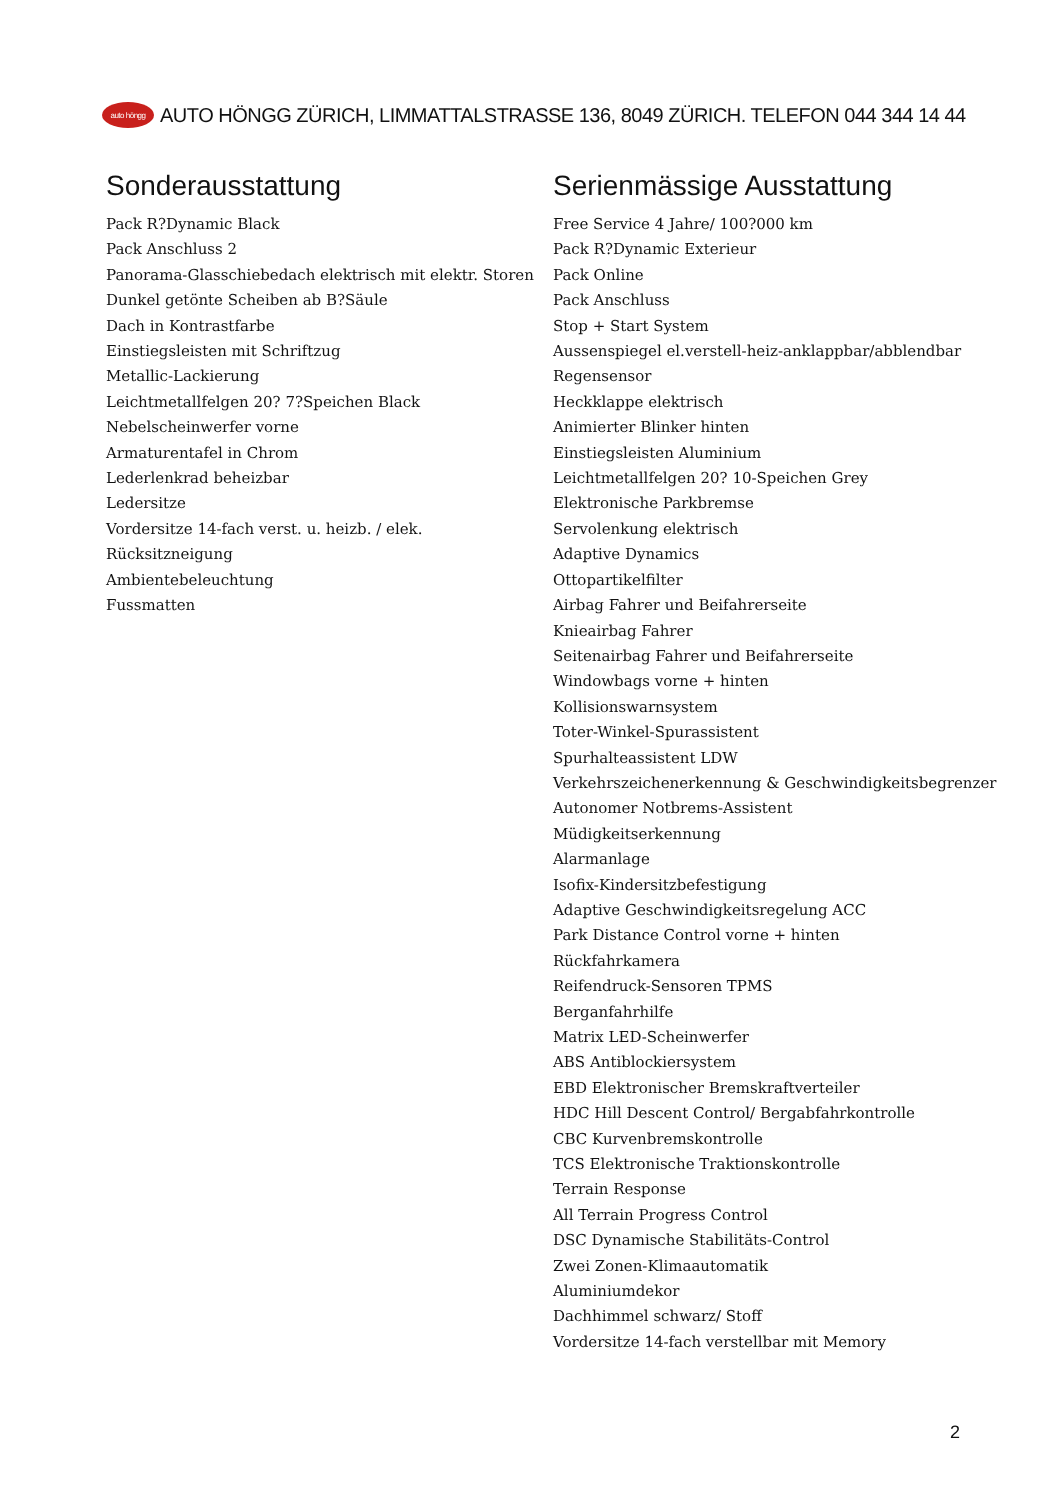auto höngg AUTO HÖNGG ZÜRICH, LIMMATTALSTRASSE 136, 8049 ZÜRICH. TELEFON 044 344 14 44
Sonderausstattung
Pack R?Dynamic Black
Pack Anschluss 2
Panorama-Glasschiebedach elektrisch mit elektr. Storen
Dunkel getönte Scheiben ab B?Säule
Dach in Kontrastfarbe
Einstiegsleisten mit Schriftzug
Metallic-Lackierung
Leichtmetallfelgen 20? 7?Speichen Black
Nebelscheinwerfer vorne
Armaturentafel in Chrom
Lederlenkrad beheizbar
Ledersitze
Vordersitze 14-fach verst. u. heizb. / elek.
Rücksitzneigung
Ambientebeleuchtung
Fussmatten
Serienmässige Ausstattung
Free Service 4 Jahre/ 100?000 km
Pack R?Dynamic Exterieur
Pack Online
Pack Anschluss
Stop + Start System
Aussenspiegel el.verstell-heiz-anklappbar/abblendbar
Regensensor
Heckklappe elektrisch
Animierter Blinker hinten
Einstiegsleisten Aluminium
Leichtmetallfelgen 20? 10-Speichen Grey
Elektronische Parkbremse
Servolenkung elektrisch
Adaptive Dynamics
Ottopartikelfilter
Airbag Fahrer und Beifahrerseite
Knieairbag Fahrer
Seitenairbag Fahrer und Beifahrerseite
Windowbags vorne + hinten
Kollisionswarnsystem
Toter-Winkel-Spurassistent
Spurhalteassistent LDW
Verkehrszeichenerkennung & Geschwindigkeitsbegrenzer
Autonomer Notbrems-Assistent
Müdigkeitserkennung
Alarmanlage
Isofix-Kindersitzbefestigung
Adaptive Geschwindigkeitsregelung ACC
Park Distance Control vorne + hinten
Rückfahrkamera
Reifendruck-Sensoren TPMS
Berganfahrhilfe
Matrix LED-Scheinwerfer
ABS Antiblockiersystem
EBD Elektronischer Bremskraftverteiler
HDC Hill Descent Control/ Bergabfahrkontrolle
CBC Kurvenbremskontrolle
TCS Elektronische Traktionskontrolle
Terrain Response
All Terrain Progress Control
DSC Dynamische Stabilitäts-Control
Zwei Zonen-Klimaautomatik
Aluminiumdekor
Dachhimmel schwarz/ Stoff
Vordersitze 14-fach verstellbar mit Memory
2